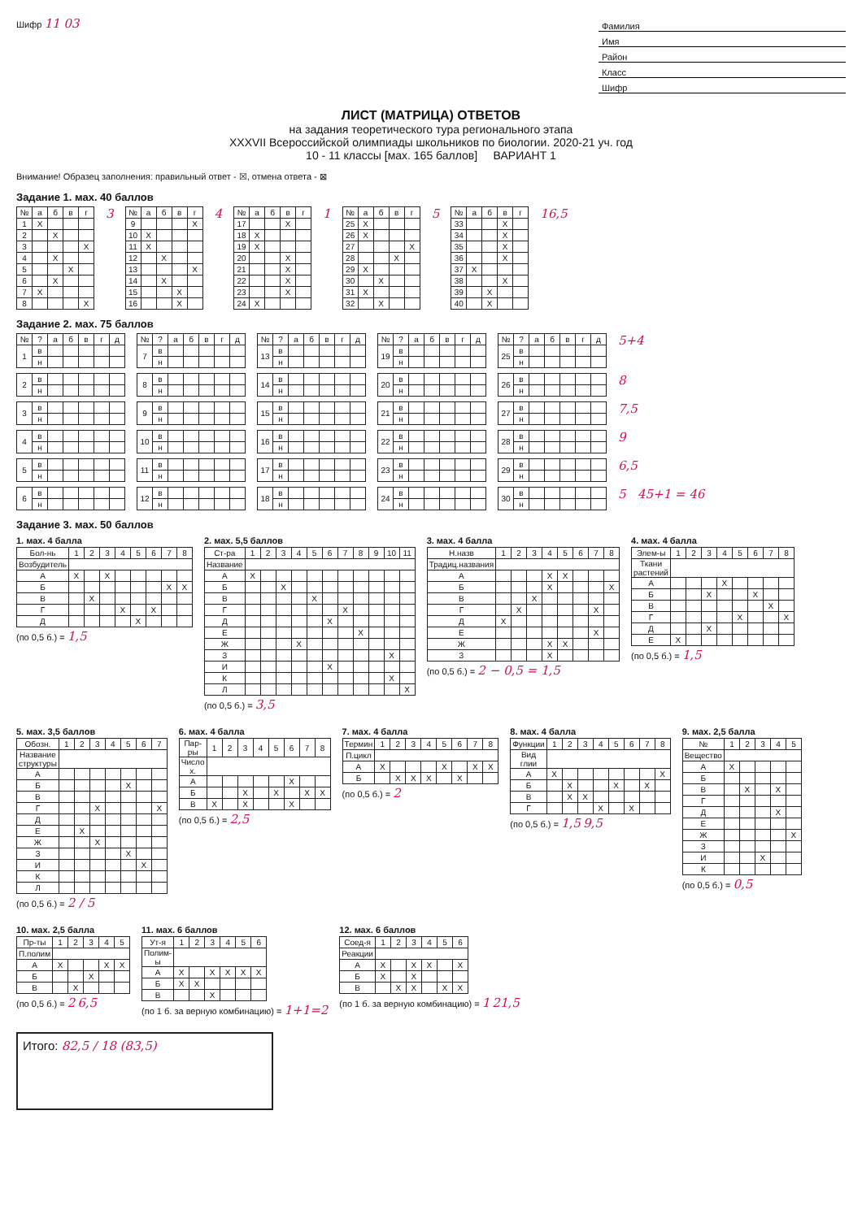Шифр 11 03
Фамилия
Имя
Район
Класс
Шифр
ЛИСТ (МАТРИЦА) ОТВЕТОВ
на задания теоретического тура регионального этапа
XXXVII Всероссийской олимпиады школьников по биологии. 2020-21 уч. год
10 - 11 классы [мах. 165 баллов] ВАРИАНТ 1
Внимание! Образец заполнения: правильный ответ - ☒, отмена ответа - ⊠
Задание 1. мах. 40 баллов
| № | а | б | в | г |
| --- | --- | --- | --- | --- |
| 1 | X | | | |
| 2 | | X | | |
| 3 | | | | X |
| 4 | | X | | |
| 5 | | | X | |
| 6 | | X | | |
| 7 | X | | | |
| 8 | | | | X |
3
| № | а | б | в | г |
| --- | --- | --- | --- | --- |
| 9 | | | | X |
| 10 | X | | | |
| 11 | X | | | |
| 12 | | X | | |
| 13 | | | | X |
| 14 | | X | | |
| 15 | | | X | |
| 16 | | | X | |
4
| № | а | б | в | г |
| --- | --- | --- | --- | --- |
| 17 | | | X | |
| 18 | X | | | |
| 19 | X | | | |
| 20 | | | X | |
| 21 | | | X | |
| 22 | | | X | |
| 23 | | | X | |
| 24 | X | | | |
1
| № | а | б | в | г |
| --- | --- | --- | --- | --- |
| 25 | X | | | |
| 26 | X | | | |
| 27 | | | | X |
| 28 | | | X | |
| 29 | X | | | |
| 30 | | X | | |
| 31 | X | | | |
| 32 | | X | | |
5
| № | а | б | в | г |
| --- | --- | --- | --- | --- |
| 33 | | | X | |
| 34 | | | X | |
| 35 | | | X | |
| 36 | | | X | |
| 37 | X | | | |
| 38 | | | X | |
| 39 | | X | | |
| 40 | | X | | |
16,5
Задание 2. мах. 75 баллов
| № | ? | а | б | в | г | д |
| --- | --- | --- | --- | --- | --- | --- |
| 1 | в | | | | | |
| | н | | | | | |
| № | ? | а | б | в | г | д |
| --- | --- | --- | --- | --- | --- | --- |
| 7 | в | | | | | |
| | н | | | | | |
| № | ? | а | б | в | г | д |
| --- | --- | --- | --- | --- | --- | --- |
| 13 | в | | | | | |
| | н | | | | | |
| № | ? | а | б | в | г | д |
| --- | --- | --- | --- | --- | --- | --- |
| 19 | в | | | | | |
| | н | | | | | |
| № | ? | а | б | в | г | д |
| --- | --- | --- | --- | --- | --- | --- |
| 25 | в | | | | | |
| | н | | | | | |
5+4
| 2 | в | | | | | |
| | н | | | | | |
| 8 | в | | | | | |
| | н | | | | | |
| 14 | в | | | | | |
| | н | | | | | |
| 20 | в | | | | | |
| | н | | | | | |
| 26 | в | | | | | |
| | н | | | | | |
8
| 3 | в | | | | | |
| | н | | | | | |
| 9 | в | | | | | |
| | н | | | | | |
| 15 | в | | | | | |
| | н | | | | | |
| 21 | в | | | | | |
| | н | | | | | |
| 27 | в | | | | | |
| | н | | | | | |
7,5
| 4 | в | | | | | |
| | н | | | | | |
| 10 | в | | | | | |
| | н | | | | | |
| 16 | в | | | | | |
| | н | | | | | |
| 22 | в | | | | | |
| | н | | | | | |
| 28 | в | | | | | |
| | н | | | | | |
9
| 5 | в | | | | | |
| | н | | | | | |
| 11 | в | | | | | |
| | н | | | | | |
| 17 | в | | | | | |
| | н | | | | | |
| 23 | в | | | | | |
| | н | | | | | |
| 29 | в | | | | | |
| | н | | | | | |
6,5
| 6 | в | | | | | |
| | н | | | | | |
| 12 | в | | | | | |
| | н | | | | | |
| 18 | в | | | | | |
| | н | | | | | |
| 24 | в | | | | | |
| | н | | | | | |
| 30 | в | | | | | |
| | н | | | | | |
5 45+1 = 46
Задание 3. мах. 50 баллов
1. мах. 4 балла
| Бол-нь | 1 | 2 | 3 | 4 | 5 | 6 | 7 | 8 |
| --- | --- | --- | --- | --- | --- | --- | --- | --- |
| Возбудитель | | | | | | | | |
| А | X | | X | | | | | |
| Б | | | | | | | X | X |
| В | | X | | | | | | |
| Г | | | | X | | X | | |
| Д | | | | | X | | | |
(по 0,5 б.) = 1,5
2. мах. 5,5 баллов
| Ст-ра | 1 | 2 | 3 | 4 | 5 | 6 | 7 | 8 | 9 | 10 | 11 |
| --- | --- | --- | --- | --- | --- | --- | --- | --- | --- | --- | --- |
| Название | | | | | | | | | | | |
| А | X | | | | | | | | | | |
| Б | | | X | | | | | | | | |
| В | | | | | X | | | | | | |
| Г | | | | | | | X | | | | |
| Д | | | | | | X | | | | | |
| Е | | | | | | | | X | | | |
| Ж | | | | X | | | | | | | |
| З | | | | | | | | | | X | |
| И | | | | | | X | | | | | |
| К | | | | | | | | | | X | |
| Л | | | | | | | | | | | X |
(по 0,5 б.) = 3,5
3. мах. 4 балла
| Н.назв | 1 | 2 | 3 | 4 | 5 | 6 | 7 | 8 |
| --- | --- | --- | --- | --- | --- | --- | --- | --- |
| Традиц.названия | | | | | | | | |
| А | | | | X | X | | | |
| Б | | | | X | | | | X |
| В | | | X | | | | | |
| Г | | X | | | | | X | |
| Д | X | | | | | | | |
| Е | | | | | | | X | |
| Ж | | | | X | X | | | |
| З | | | | X | | | | |
(по 0,5 б.) = 2 − 0,5 = 1,5
4. мах. 4 балла
| Элем-ы | 1 | 2 | 3 | 4 | 5 | 6 | 7 | 8 |
| --- | --- | --- | --- | --- | --- | --- | --- | --- |
| Ткани растений | | | | | | | | |
| А | | | | X | | | | |
| Б | | | X | | | X | | |
| В | | | | | | | X | |
| Г | | | | | X | | | X |
| Д | | | X | | | | | |
| Е | X | | | | | | | |
(по 0,5 б.) = 1,5
5. мах. 3,5 баллов
| Обозн. | 1 | 2 | 3 | 4 | 5 | 6 | 7 |
| --- | --- | --- | --- | --- | --- | --- | --- |
| Название структуры | | | | | | | |
| А | | | | | | | |
| Б | | | | | X | | |
| В | | | | | | | |
| Г | | | X | | | | X |
| Д | | | | | | | |
| Е | | X | | | | | |
| Ж | | | X | | | | |
| З | | | | | X | | |
| И | | | | | | X | |
| К | | | | | | | |
| Л | | | | | | | |
(по 0,5 б.) = 2 / 5
6. мах. 4 балла
| Пар-ры | 1 | 2 | 3 | 4 | 5 | 6 | 7 | 8 |
| --- | --- | --- | --- | --- | --- | --- | --- | --- |
| Число х. | | | | | | | | |
| А | | | | | | X | | |
| Б | | | X | | X | | X | X |
| В | X | | X | | | X | | |
(по 0,5 б.) = 2,5
7. мах. 4 балла
| Термин | 1 | 2 | 3 | 4 | 5 | 6 | 7 | 8 |
| --- | --- | --- | --- | --- | --- | --- | --- | --- |
| П.цикл | | | | | | | | |
| А | X | | | | X | | X | X |
| Б | | X | X | X | | X | | |
(по 0,5 б.) = 2
8. мах. 4 балла
| Функции | 1 | 2 | 3 | 4 | 5 | 6 | 7 | 8 |
| --- | --- | --- | --- | --- | --- | --- | --- | --- |
| Вид глии | | | | | | | | |
| А | X | | | | | | | X |
| Б | | X | | | X | | X | |
| В | | X | X | | | | | |
| Г | | | | X | | X | | |
(по 0,5 б.) = 1,5 9,5
9. мах. 2,5 балла
| № | 1 | 2 | 3 | 4 | 5 |
| --- | --- | --- | --- | --- | --- |
| Вещество | | | | | |
| А | X | | | | |
| Б | | | | | |
| В | | X | | X | |
| Г | | | | | |
| Д | | | | X | |
| Е | | | | | |
| Ж | | | | | X |
| З | | | | | |
| И | | | X | | |
| К | | | | | |
(по 0,5 б.) = 0,5
10. мах. 2,5 балла
| Пр-ты | 1 | 2 | 3 | 4 | 5 |
| --- | --- | --- | --- | --- | --- |
| П.полим | | | | | |
| А | X | | | X | X |
| Б | | | X | | |
| В | | X | | | |
(по 0,5 б.) = 2 6,5
11. мах. 6 баллов
| Ут-я | 1 | 2 | 3 | 4 | 5 | 6 |
| --- | --- | --- | --- | --- | --- | --- |
| Полим-ы | | | | | | |
| А | X | | X | X | X | X |
| Б | X | X | | | | |
| В | | | X | | | |
(по 1 б. за верную комбинацию) = 1+1=2
12. мах. 6 баллов
| Соед-я | 1 | 2 | 3 | 4 | 5 | 6 |
| --- | --- | --- | --- | --- | --- | --- |
| Реакции | | | | | | |
| А | X | | X | X | | X |
| Б | X | | X | | | |
| В | | X | X | | X | X |
(по 1 б. за верную комбинацию) = 1 21,5
Итого: 82,5 / 18 (83,5)